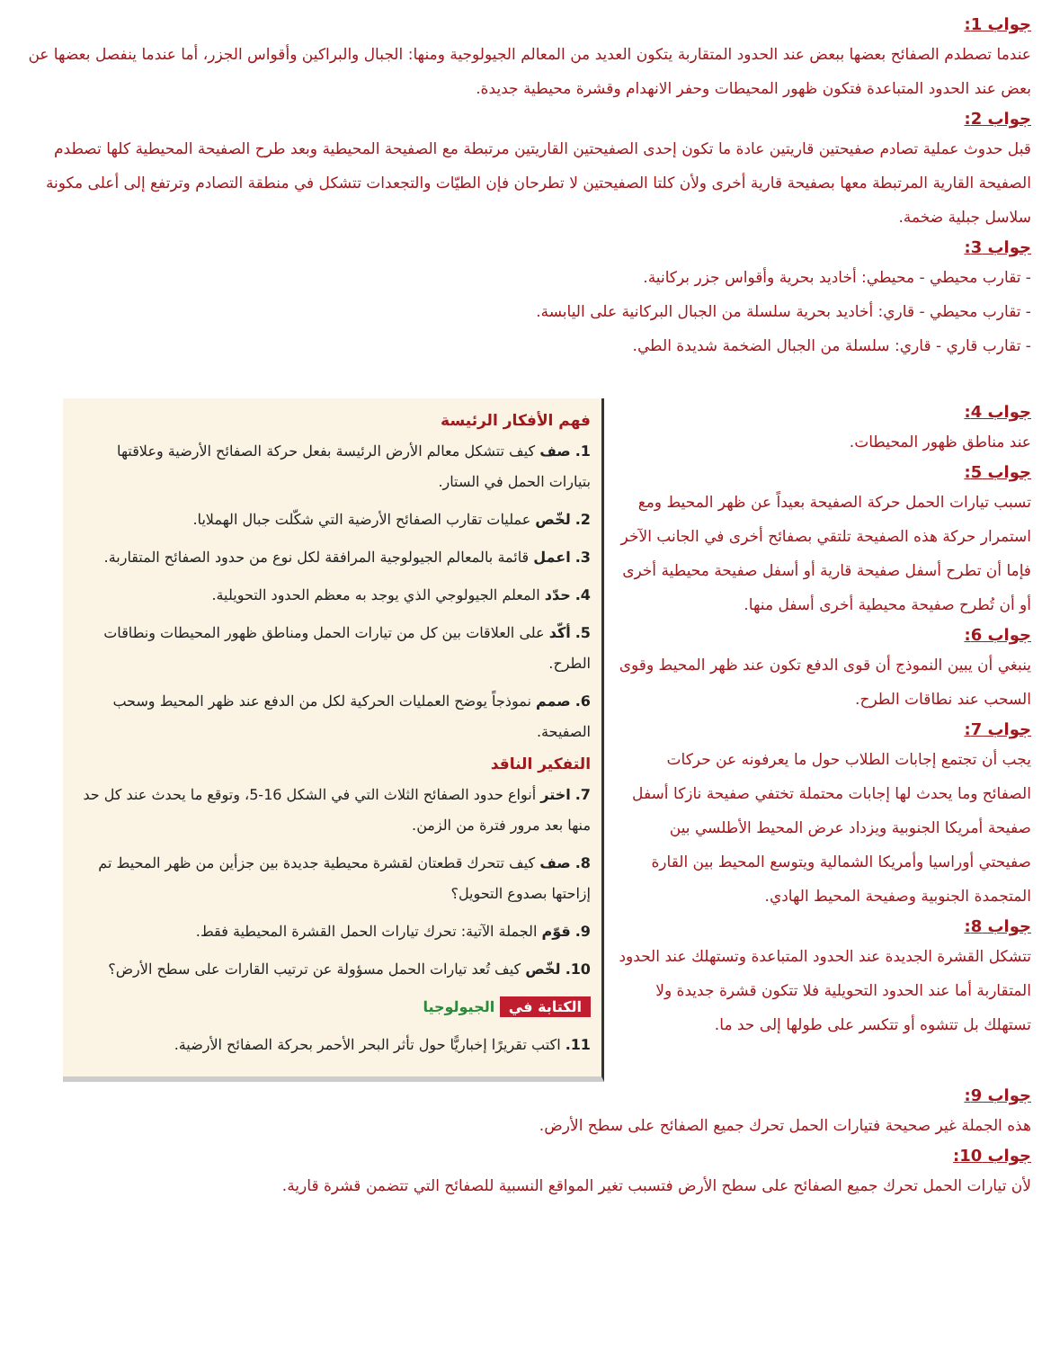جواب 1:
عندما تصطدم الصفائح بعضها ببعض عند الحدود المتقاربة يتكون العديد من المعالم الجيولوجية ومنها: الجبال والبراكين وأقواس الجزر، أما عندما ينفصل بعضها عن بعض عند الحدود المتباعدة فتكون ظهور المحيطات وحفر الانهدام وقشرة محيطية جديدة.
جواب 2:
قبل حدوث عملية تصادم صفيحتين قاريتين عادة ما تكون إحدى الصفيحتين القاريتين مرتبطة مع الصفيحة المحيطية وبعد طرح الصفيحة المحيطية كلها تصطدم الصفيحة القارية المرتبطة معها بصفيحة قارية أخرى ولأن كلتا الصفيحتين لا تطرحان فإن الطيّات والتجعدات تتشكل في منطقة التصادم وترتفع إلى أعلى مكونة سلاسل جبلية ضخمة.
جواب 3:
- تقارب محيطي - محيطي: أخاديد بحرية وأقواس جزر بركانية.
- تقارب محيطي - قاري: أخاديد بحرية سلسلة من الجبال البركانية على اليابسة.
- تقارب قاري - قاري: سلسلة من الجبال الضخمة شديدة الطي.
جواب 4:
عند مناطق ظهور المحيطات.
جواب 5:
تسبب تيارات الحمل حركة الصفيحة بعيداً عن ظهر المحيط ومع استمرار حركة هذه الصفيحة تلتقي بصفائح أخرى في الجانب الآخر فإما أن تطرح أسفل صفيحة قارية أو أسفل صفيحة محيطية أخرى أو أن تُطرح صفيحة محيطية أخرى أسفل منها.
جواب 6:
ينبغي أن يبين النموذج أن قوى الدفع تكون عند ظهر المحيط وقوى السحب عند نطاقات الطرح.
جواب 7:
يجب أن تجتمع إجابات الطلاب حول ما يعرفونه عن حركات الصفائح وما يحدث لها إجابات محتملة تختفي صفيحة نازكا أسفل صفيحة أمريكا الجنوبية ويزداد عرض المحيط الأطلسي بين صفيحتي أوراسيا وأمريكا الشمالية ويتوسع المحيط بين القارة المتجمدة الجنوبية وصفيحة المحيط الهادي.
جواب 8:
تتشكل القشرة الجديدة عند الحدود المتباعدة وتستهلك عند الحدود المتقاربة أما عند الحدود التحويلية فلا تتكون قشرة جديدة ولا تستهلك بل تتشوه أو تتكسر على طولها إلى حد ما.
فهم الأفكار الرئيسة
1. صف كيف تتشكل معالم الأرض الرئيسة بفعل حركة الصفائح الأرضية وعلاقتها بتيارات الحمل في الستار.
2. لخّص عمليات تقارب الصفائح الأرضية التي شكّلت جبال الهملايا.
3. اعمل قائمة بالمعالم الجيولوجية المرافقة لكل نوع من حدود الصفائح المتقاربة.
4. حدّد المعلم الجيولوجي الذي يوجد به معظم الحدود التحويلية.
5. أكّد على العلاقات بين كل من تيارات الحمل ومناطق ظهور المحيطات ونطاقات الطرح.
6. صمم نموذجاً يوضح العمليات الحركية لكل من الدفع عند ظهر المحيط وسحب الصفيحة.
التفكير الناقد
7. اختر أنواع حدود الصفائح الثلاث التي في الشكل 16-5، وتوقع ما يحدث عند كل حد منها بعد مرور فترة من الزمن.
8. صف كيف تتحرك قطعتان لقشرة محيطية جديدة بين جزأين من ظهر المحيط تم إزاحتها بصدوع التحويل؟
9. قوّم الجملة الآتية: تحرك تيارات الحمل القشرة المحيطية فقط.
10. لخّص كيف تُعد تيارات الحمل مسؤولة عن ترتيب القارات على سطح الأرض؟
الكتابة في الجيولوجيا
11. اكتب تقريرًا إخباريًّا حول تأثر البحر الأحمر بحركة الصفائح الأرضية.
جواب 9:
هذه الجملة غير صحيحة فتيارات الحمل تحرك جميع الصفائح على سطح الأرض.
جواب 10:
لأن تيارات الحمل تحرك جميع الصفائح على سطح الأرض فتسبب تغير المواقع النسبية للصفائح التي تتضمن قشرة قارية.